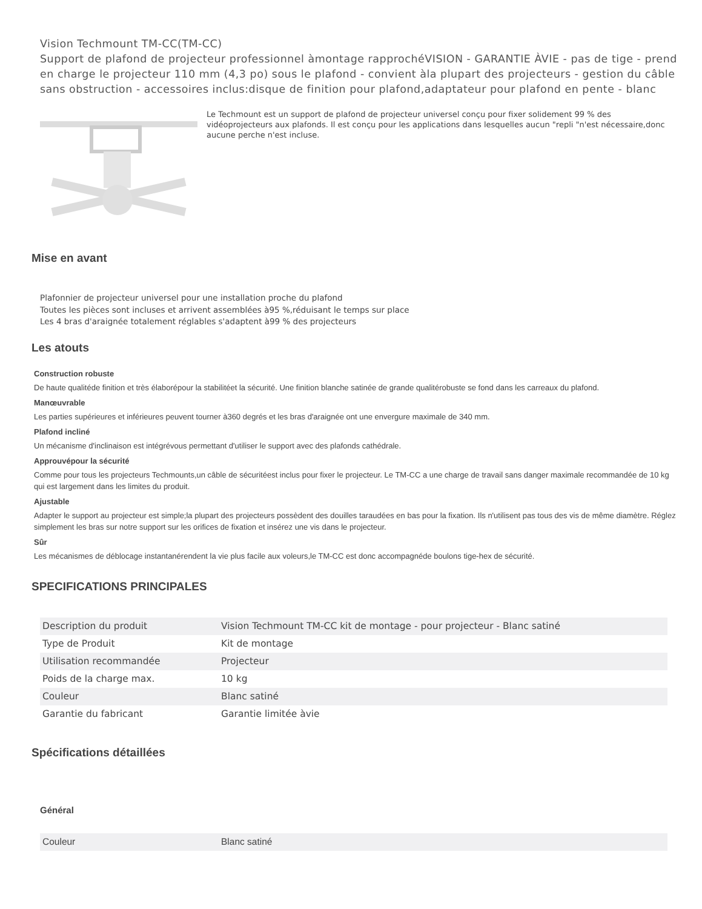Vision Techmount TM-CC(TM-CC)
Support de plafond de projecteur professionnel àmontage rapprochéVISION - GARANTIE ÀVIE - pas de tige - prend en charge le projecteur 110 mm (4,3 po) sous le plafond - convient àla plupart des projecteurs - gestion du câble sans obstruction - accessoires inclus:disque de finition pour plafond,adaptateur pour plafond en pente - blanc
Le Techmount est un support de plafond de projecteur universel conçu pour fixer solidement 99 % des vidéoprojecteurs aux plafonds. Il est conçu pour les applications dans lesquelles aucun "repli "n'est nécessaire,donc aucune perche n'est incluse.
Mise en avant
Plafonnier de projecteur universel pour une installation proche du plafond
Toutes les pièces sont incluses et arrivent assemblées à95 %,réduisant le temps sur place
Les 4 bras d'araignée totalement réglables s'adaptent à99 % des projecteurs
Les atouts
Construction robuste
De haute qualitéde finition et très élaborépour la stabilitéet la sécurité. Une finition blanche satinée de grande qualitérobuste se fond dans les carreaux du plafond.
Manœuvrable
Les parties supérieures et inférieures peuvent tourner à360 degrés et les bras d'araignée ont une envergure maximale de 340 mm.
Plafond incliné
Un mécanisme d'inclinaison est intégrévous permettant d'utiliser le support avec des plafonds cathédrale.
Approuvépour la sécurité
Comme pour tous les projecteurs Techmounts,un câble de sécuritéest inclus pour fixer le projecteur. Le TM-CC a une charge de travail sans danger maximale recommandée de 10 kg qui est largement dans les limites du produit.
Ajustable
Adapter le support au projecteur est simple;la plupart des projecteurs possèdent des douilles taraudées en bas pour la fixation. Ils n'utilisent pas tous des vis de même diamètre. Réglez simplement les bras sur notre support sur les orifices de fixation et insérez une vis dans le projecteur.
Sûr
Les mécanismes de déblocage instantanérendent la vie plus facile aux voleurs,le TM-CC est donc accompagnéde boulons tige-hex de sécurité.
SPECIFICATIONS PRINCIPALES
| Description du produit | Vision Techmount TM-CC kit de montage - pour projecteur - Blanc satiné |
| Type de Produit | Kit de montage |
| Utilisation recommandée | Projecteur |
| Poids de la charge max. | 10 kg |
| Couleur | Blanc satiné |
| Garantie du fabricant | Garantie limitée àvie |
Spécifications détaillées
Général
| Couleur | Blanc satiné |